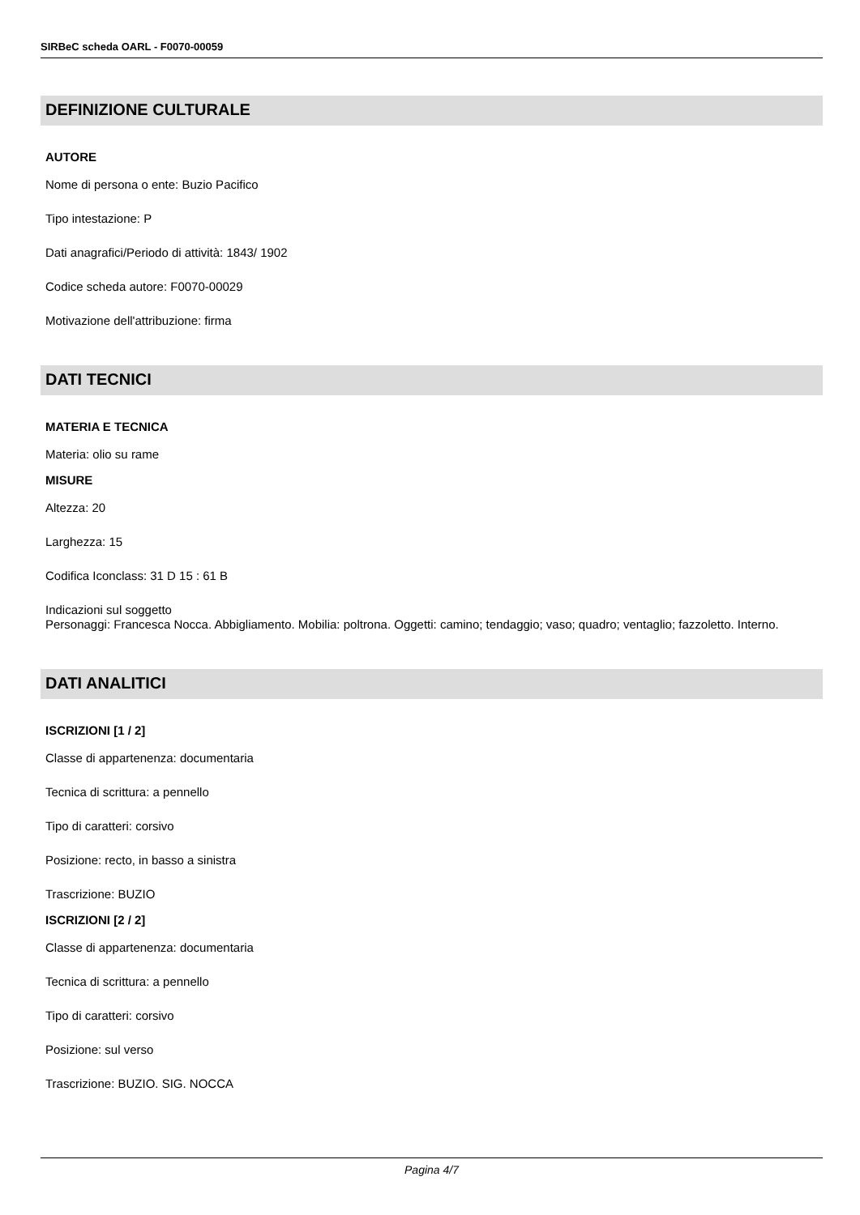SIRBeC scheda OARL - F0070-00059
DEFINIZIONE CULTURALE
AUTORE
Nome di persona o ente: Buzio Pacifico
Tipo intestazione: P
Dati anagrafici/Periodo di attività: 1843/ 1902
Codice scheda autore: F0070-00029
Motivazione dell'attribuzione: firma
DATI TECNICI
MATERIA E TECNICA
Materia: olio su rame
MISURE
Altezza: 20
Larghezza: 15
Codifica Iconclass: 31 D 15 : 61 B
Indicazioni sul soggetto
Personaggi: Francesca Nocca. Abbigliamento. Mobilia: poltrona. Oggetti: camino; tendaggio; vaso; quadro; ventaglio; fazzoletto. Interno.
DATI ANALITICI
ISCRIZIONI [1 / 2]
Classe di appartenenza: documentaria
Tecnica di scrittura: a pennello
Tipo di caratteri: corsivo
Posizione: recto, in basso a sinistra
Trascrizione: BUZIO
ISCRIZIONI [2 / 2]
Classe di appartenenza: documentaria
Tecnica di scrittura: a pennello
Tipo di caratteri: corsivo
Posizione: sul verso
Trascrizione: BUZIO. SIG. NOCCA
Pagina 4/7